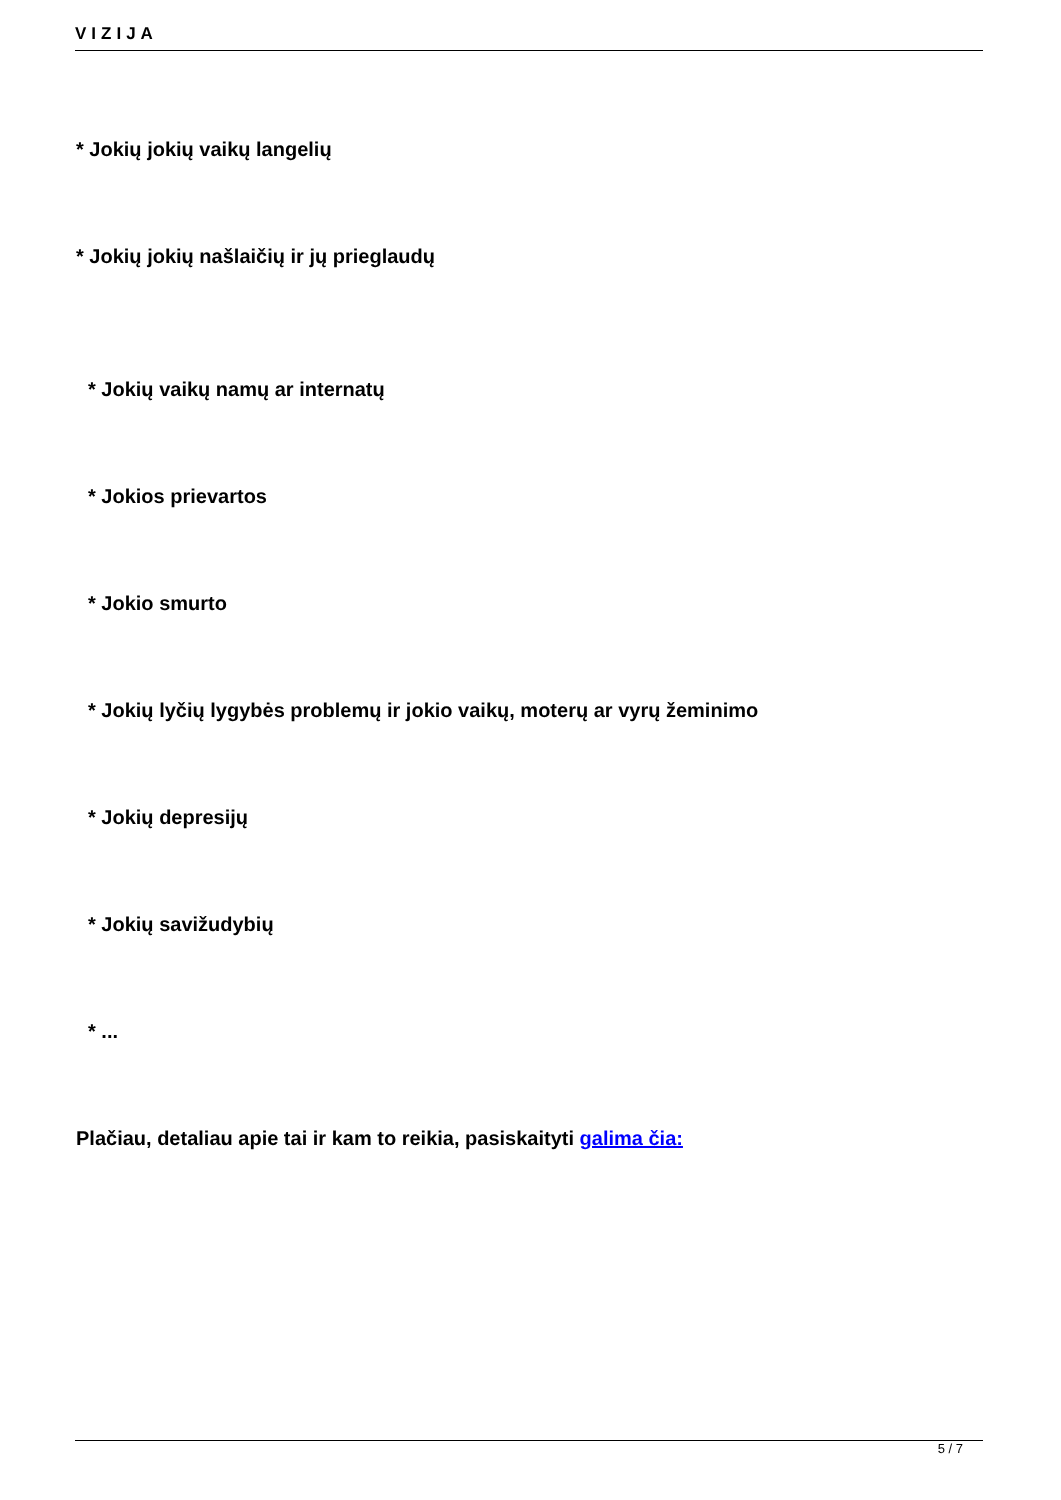VIZIJA
* Jokių jokių vaikų langelių
* Jokių jokių našlaičių ir jų prieglaudų
* Jokių vaikų namų ar internatų
* Jokios prievartos
* Jokio smurto
* Jokių lyčių lygybės problemų ir jokio vaikų, moterų ar vyrų žeminimo
* Jokių depresijų
* Jokių savižudybių
* ...
Plačiau, detaliau apie tai ir kam to reikia, pasiskaityti galima čia:
5 / 7